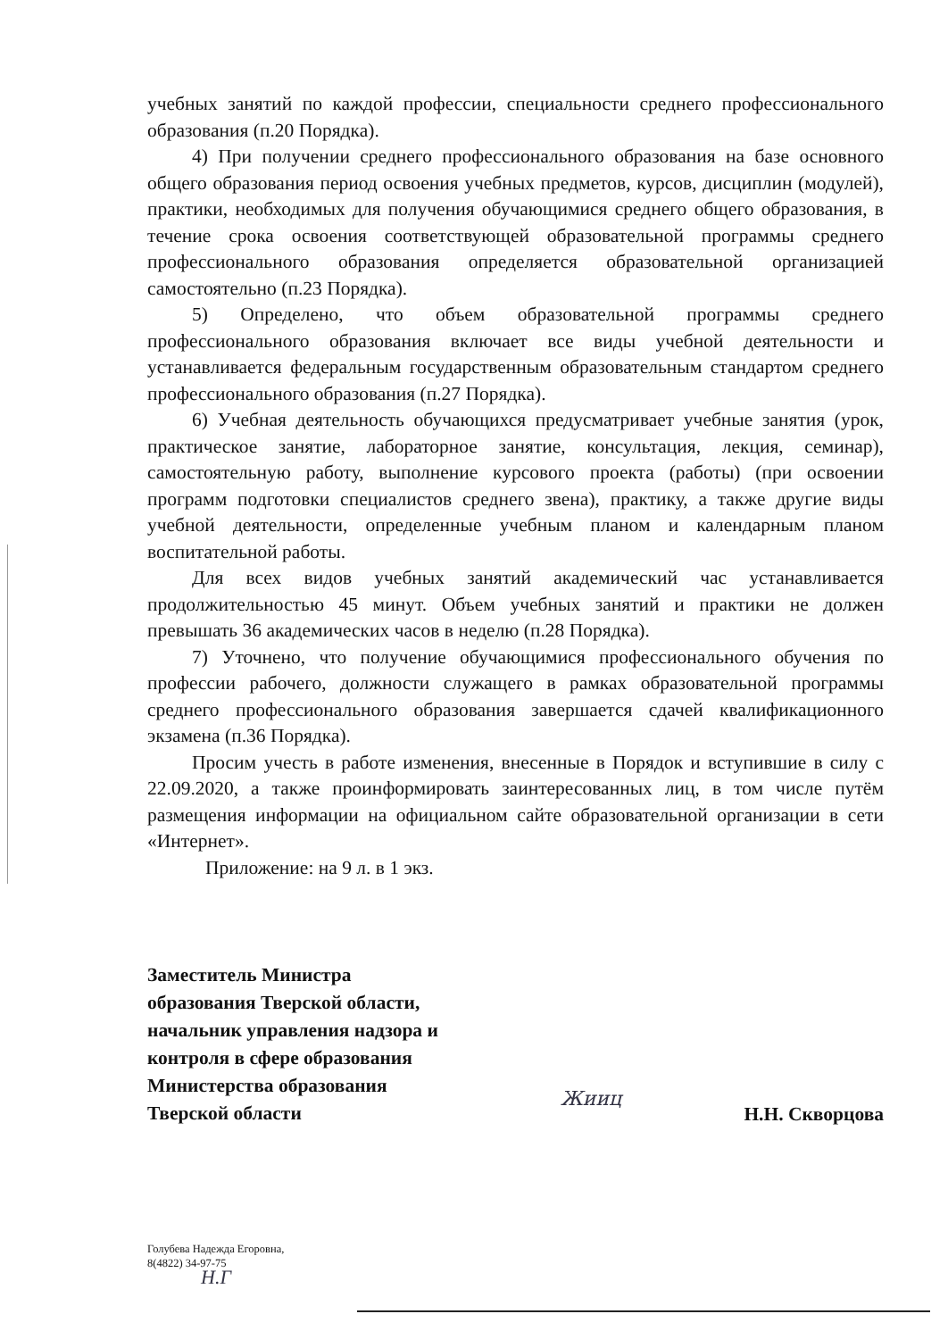учебных занятий по каждой профессии, специальности среднего профессионального образования (п.20 Порядка).
4) При получении среднего профессионального образования на базе основного общего образования период освоения учебных предметов, курсов, дисциплин (модулей), практики, необходимых для получения обучающимися среднего общего образования, в течение срока освоения соответствующей образовательной программы среднего профессионального образования определяется образовательной организацией самостоятельно (п.23 Порядка).
5) Определено, что объем образовательной программы среднего профессионального образования включает все виды учебной деятельности и устанавливается федеральным государственным образовательным стандартом среднего профессионального образования (п.27 Порядка).
6) Учебная деятельность обучающихся предусматривает учебные занятия (урок, практическое занятие, лабораторное занятие, консультация, лекция, семинар), самостоятельную работу, выполнение курсового проекта (работы) (при освоении программ подготовки специалистов среднего звена), практику, а также другие виды учебной деятельности, определенные учебным планом и календарным планом воспитательной работы.
Для всех видов учебных занятий академический час устанавливается продолжительностью 45 минут. Объем учебных занятий и практики не должен превышать 36 академических часов в неделю (п.28 Порядка).
7) Уточнено, что получение обучающимися профессионального обучения по профессии рабочего, должности служащего в рамках образовательной программы среднего профессионального образования завершается сдачей квалификационного экзамена (п.36 Порядка).
Просим учесть в работе изменения, внесенные в Порядок и вступившие в силу с 22.09.2020, а также проинформировать заинтересованных лиц, в том числе путём размещения информации на официальном сайте образовательной организации в сети «Интернет».
Приложение: на 9 л. в 1 экз.
Заместитель Министра
образования Тверской области,
начальник управления надзора и
контроля в сфере образования
Министерства образования
Тверской области
Жииц
Н.Н. Скворцова
Голубева Надежда Егоровна,
8(4822) 34-97-75
Н.Г